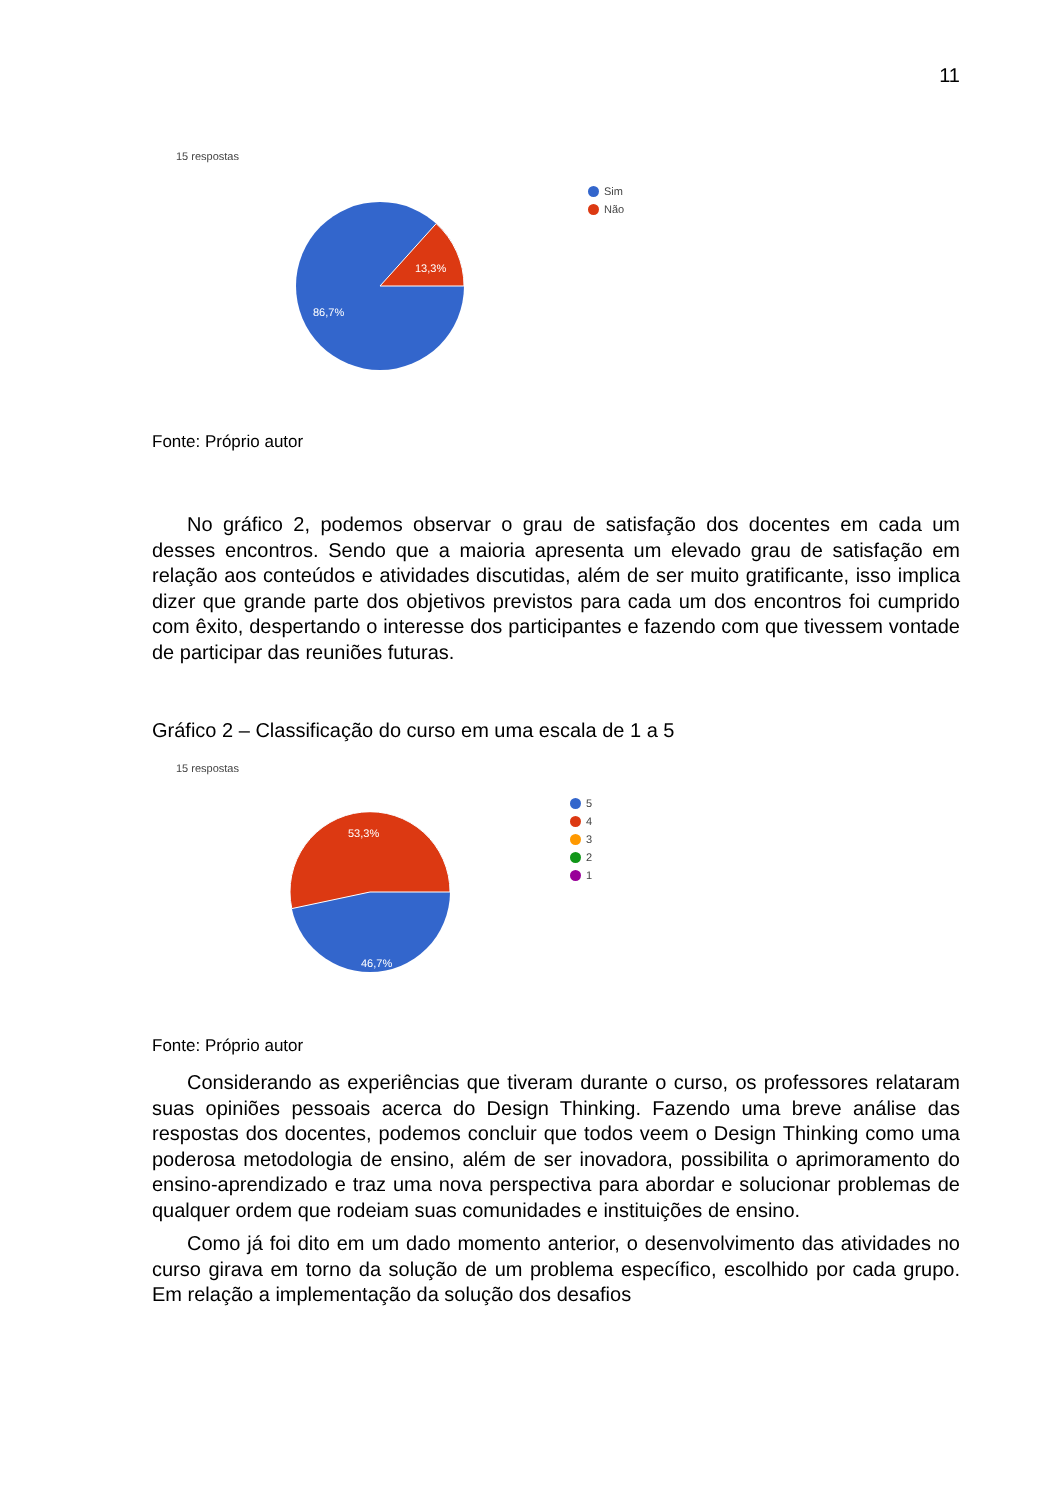11
15 respostas
13,3%
86,7%
Sim
Não
Fonte: Próprio autor
No gráfico 2, podemos observar o grau de satisfação dos docentes em cada um desses encontros. Sendo que a maioria apresenta um elevado grau de satisfação em relação aos conteúdos e atividades discutidas, além de ser muito gratificante, isso implica dizer que grande parte dos objetivos previstos para cada um dos encontros foi cumprido com êxito, despertando o interesse dos participantes e fazendo com que tivessem vontade de participar das reuniões futuras.
Gráfico 2 – Classificação do curso em uma escala de 1 a 5
15 respostas
53,3%
46,7%
5
4
3
2
1
Fonte: Próprio autor
Considerando as experiências que tiveram durante o curso, os professores relataram suas opiniões pessoais acerca do Design Thinking. Fazendo uma breve análise das respostas dos docentes, podemos concluir que todos veem o Design Thinking como uma poderosa metodologia de ensino, além de ser inovadora, possibilita o aprimoramento do ensino-aprendizado e traz uma nova perspectiva para abordar e solucionar problemas de qualquer ordem que rodeiam suas comunidades e instituições de ensino.
Como já foi dito em um dado momento anterior, o desenvolvimento das atividades no curso girava em torno da solução de um problema específico, escolhido por cada grupo. Em relação a implementação da solução dos desafios